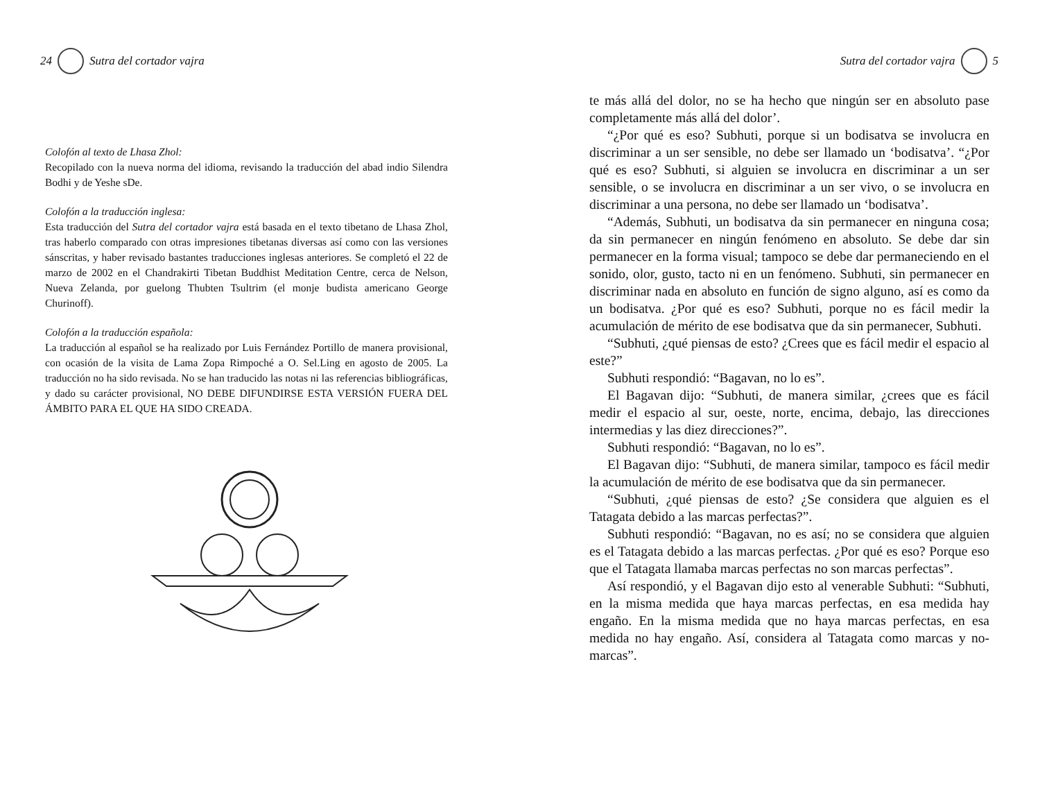24 Sutra del cortador vajra
Colofón al texto de Lhasa Zhol:
Recopilado con la nueva norma del idioma, revisando la traducción del abad indio Silendra Bodhi y de Yeshe sDe.
Colofón a la traducción inglesa:
Esta traducción del Sutra del cortador vajra está basada en el texto tibetano de Lhasa Zhol, tras haberlo comparado con otras impresiones tibetanas diversas así como con las versiones sánscritas, y haber revisado bastantes traducciones inglesas anteriores. Se completó el 22 de marzo de 2002 en el Chandrakirti Tibetan Buddhist Meditation Centre, cerca de Nelson, Nueva Zelanda, por guelong Thubten Tsultrim (el monje budista americano George Churinoff).
Colofón a la traducción española:
La traducción al español se ha realizado por Luis Fernández Portillo de manera provisional, con ocasión de la visita de Lama Zopa Rimpoché a O. Sel.Ling en agosto de 2005. La traducción no ha sido revisada. No se han traducido las notas ni las referencias bibliográficas, y dado su carácter provisional, NO DEBE DIFUNDIRSE ESTA VERSIÓN FUERA DEL ÁMBITO PARA EL QUE HA SIDO CREADA.
Sutra del cortador vajra 5
te más allá del dolor, no se ha hecho que ningún ser en absoluto pase completamente más allá del dolor’.
“¿Por qué es eso? Subhuti, porque si un bodisatva se involucra en discriminar a un ser sensible, no debe ser llamado un ‘bodisatva’. “¿Por qué es eso? Subhuti, si alguien se involucra en discriminar a un ser sensible, o se involucra en discriminar a un ser vivo, o se involucra en discriminar a una persona, no debe ser llamado un ‘bodisatva’.
“Además, Subhuti, un bodisatva da sin permanecer en ninguna cosa; da sin permanecer en ningún fenómeno en absoluto. Se debe dar sin permanecer en la forma visual; tampoco se debe dar permaneciendo en el sonido, olor, gusto, tacto ni en un fenómeno. Subhuti, sin permanecer en discriminar nada en absoluto en función de signo alguno, así es como da un bodisatva. ¿Por qué es eso? Subhuti, porque no es fácil medir la acumulación de mérito de ese bodisatva que da sin permanecer, Subhuti.
“Subhuti, ¿qué piensas de esto? ¿Crees que es fácil medir el espacio al este?”
Subhuti respondió: “Bagavan, no lo es”.
El Bagavan dijo: “Subhuti, de manera similar, ¿crees que es fácil medir el espacio al sur, oeste, norte, encima, debajo, las direcciones intermedias y las diez direcciones?”.
Subhuti respondió: “Bagavan, no lo es”.
El Bagavan dijo: “Subhuti, de manera similar, tampoco es fácil medir la acumulación de mérito de ese bodisatva que da sin permanecer.
“Subhuti, ¿qué piensas de esto? ¿Se considera que alguien es el Tatagata debido a las marcas perfectas?”.
Subhuti respondió: “Bagavan, no es así; no se considera que alguien es el Tatagata debido a las marcas perfectas. ¿Por qué es eso? Porque eso que el Tatagata llamaba marcas perfectas no son marcas perfectas”.
Así respondió, y el Bagavan dijo esto al venerable Subhuti: “Subhuti, en la misma medida que haya marcas perfectas, en esa medida hay engaño. En la misma medida que no haya marcas perfectas, en esa medida no hay engaño. Así, considera al Tatagata como marcas y no-marcas”.